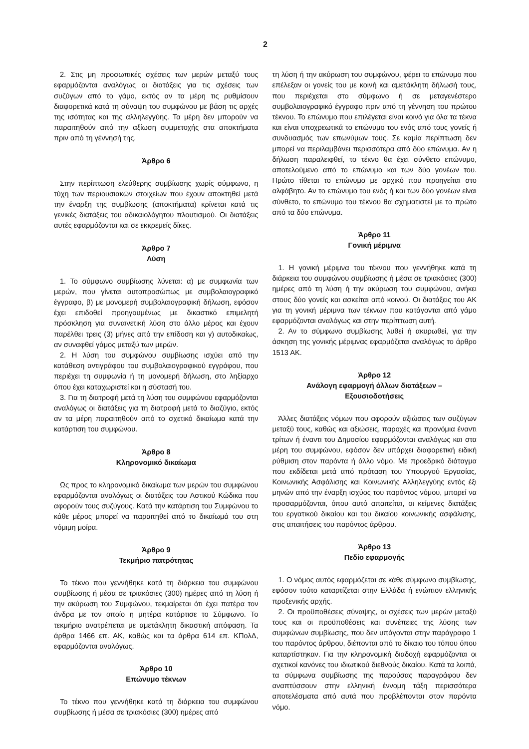2
2. Στις μη προσωπικές σχέσεις των μερών μεταξύ τους εφαρμόζονται αναλόγως οι διατάξεις για τις σχέσεις των συζύγων από το γάμο, εκτός αν τα μέρη τις ρυθμίσουν διαφορετικά κατά τη σύναψη του συμφώνου με βάση τις αρχές της ισότητας και της αλληλεγγύης. Τα μέρη δεν μπορούν να παραιτηθούν από την αξίωση συμμετοχής στα αποκτήματα πριν από τη γέννησή της.
Άρθρο 6
Στην περίπτωση ελεύθερης συμβίωσης χωρίς σύμφωνο, η τύχη των περιουσιακών στοιχείων που έχουν αποκτηθεί μετά την έναρξη της συμβίωσης (αποκτήματα) κρίνεται κατά τις γενικές διατάξεις του αδικαιολόγητου πλουτισμού. Οι διατάξεις αυτές εφαρμόζονται και σε εκκρεμείς δίκες.
Άρθρο 7
Λύση
1. Το σύμφωνο συμβίωσης λύνεται: α) με συμφωνία των μερών, που γίνεται αυτοπροσώπως με συμβολαιογραφικό έγγραφο, β) με μονομερή συμβολαιογραφική δήλωση, εφόσον έχει επιδοθεί προηγουμένως με δικαστικό επιμελητή πρόσκληση για συναινετική λύση στο άλλο μέρος και έχουν παρέλθει τρεις (3) μήνες από την επίδοση και γ) αυτοδικαίως, αν συναφθεί γάμος μεταξύ των μερών.
2. Η λύση του συμφώνου συμβίωσης ισχύει από την κατάθεση αντιγράφου του συμβολαιογραφικού εγγράφου, που περιέχει τη συμφωνία ή τη μονομερή δήλωση, στο ληξίαρχο όπου έχει καταχωριστεί και η σύστασή του.
3. Για τη διατροφή μετά τη λύση του συμφώνου εφαρμόζονται αναλόγως οι διατάξεις για τη διατροφή μετά το διαζύγιο, εκτός αν τα μέρη παραιτηθούν από το σχετικό δικαίωμα κατά την κατάρτιση του συμφώνου.
Άρθρο 8
Κληρονομικό δικαίωμα
Ως προς το κληρονομικό δικαίωμα των μερών του συμφώνου εφαρμόζονται αναλόγως οι διατάξεις του Αστικού Κώδικα που αφορούν τους συζύγους. Κατά την κατάρτιση του Συμφώνου το κάθε μέρος μπορεί να παραιτηθεί από το δικαίωμά του στη νόμιμη μοίρα.
Άρθρο 9
Τεκμήριο πατρότητας
Το τέκνο που γεννήθηκε κατά τη διάρκεια του συμφώνου συμβίωσης ή μέσα σε τριακόσιες (300) ημέρες από τη λύση ή την ακύρωση του Συμφώνου, τεκμαίρεται ότι έχει πατέρα τον άνδρα με τον οποίο η μητέρα κατάρτισε το Σύμφωνο. Το τεκμήριο ανατρέπεται με αμετάκλητη δικαστική απόφαση. Τα άρθρα 1466 επ. ΑΚ, καθώς και τα άρθρα 614 επ. ΚΠολΔ, εφαρμόζονται αναλόγως.
Άρθρο 10
Επώνυμο τέκνων
Το τέκνο που γεννήθηκε κατά τη διάρκεια του συμφώνου συμβίωσης ή μέσα σε τριακόσιες (300) ημέρες από
τη λύση ή την ακύρωση του συμφώνου, φέρει το επώνυμο που επέλεξαν οι γονείς του με κοινή και αμετάκλητη δήλωσή τους, που περιέχεται στο σύμφωνο ή σε μεταγενέστερο συμβολαιογραφικό έγγραφο πριν από τη γέννηση του πρώτου τέκνου. Το επώνυμο που επιλέγεται είναι κοινό για όλα τα τέκνα και είναι υποχρεωτικά το επώνυμο του ενός από τους γονείς ή συνδυασμός των επωνύμων τους. Σε καμία περίπτωση δεν μπορεί να περιλαμβάνει περισσότερα από δύο επώνυμα. Αν η δήλωση παραλειφθεί, το τέκνο θα έχει σύνθετο επώνυμο, αποτελούμενο από το επώνυμο και των δύο γονέων του. Πρώτο τίθεται το επώνυμο με αρχικό που προηγείται στο αλφάβητο. Αν το επώνυμο του ενός ή και των δύο γονέων είναι σύνθετο, το επώνυμο του τέκνου θα σχηματιστεί με το πρώτο από τα δύο επώνυμα.
Άρθρο 11
Γονική μέριμνα
1. Η γονική μέριμνα του τέκνου που γεννήθηκε κατά τη διάρκεια του συμφώνου συμβίωσης ή μέσα σε τριακόσιες (300) ημέρες από τη λύση ή την ακύρωση του συμφώνου, ανήκει στους δύο γονείς και ασκείται από κοινού. Οι διατάξεις του ΑΚ για τη γονική μέριμνα των τέκνων που κατάγονται από γάμο εφαρμόζονται αναλόγως και στην περίπτωση αυτή.
2. Αν το σύμφωνο συμβίωσης λυθεί ή ακυρωθεί, για την άσκηση της γονικής μέριμνας εφαρμόζεται αναλόγως το άρθρο 1513 ΑΚ.
Άρθρο 12
Ανάλογη εφαρμογή άλλων διατάξεων –
Εξουσιοδοτήσεις
Άλλες διατάξεις νόμων που αφορούν αξιώσεις των συζύγων μεταξύ τους, καθώς και αξιώσεις, παροχές και προνόμια έναντι τρίτων ή έναντι του Δημοσίου εφαρμόζονται αναλόγως και στα μέρη του συμφώνου, εφόσον δεν υπάρχει διαφορετική ειδική ρύθμιση στον παρόντα ή άλλο νόμο. Με προεδρικό διάταγμα που εκδίδεται μετά από πρόταση του Υπουργού Εργασίας, Κοινωνικής Ασφάλισης και Κοινωνικής Αλληλεγγύης εντός έξι μηνών από την έναρξη ισχύος του παρόντος νόμου, μπορεί να προσαρμόζονται, όπου αυτό απαιτείται, οι κείμενες διατάξεις του εργατικού δικαίου και του δικαίου κοινωνικής ασφάλισης, στις απαιτήσεις του παρόντος άρθρου.
Άρθρο 13
Πεδίο εφαρμογής
1. Ο νόμος αυτός εφαρμόζεται σε κάθε σύμφωνο συμβίωσης, εφόσον τούτο καταρτίζεται στην Ελλάδα ή ενώπιον ελληνικής προξενικής αρχής.
2. Οι προϋποθέσεις σύναψης, οι σχέσεις των μερών μεταξύ τους και οι προϋποθέσεις και συνέπειες της λύσης των συμφώνων συμβίωσης, που δεν υπάγονται στην παράγραφο 1 του παρόντος άρθρου, διέπονται από το δίκαιο του τόπου όπου καταρτίστηκαν. Για την κληρονομική διαδοχή εφαρμόζονται οι σχετικοί κανόνες του ιδιωτικού διεθνούς δικαίου. Κατά τα λοιπά, τα σύμφωνα συμβίωσης της παρούσας παραγράφου δεν αναπτύσσουν στην ελληνική έννομη τάξη περισσότερα αποτελέσματα από αυτά που προβλέπονται στον παρόντα νόμο.